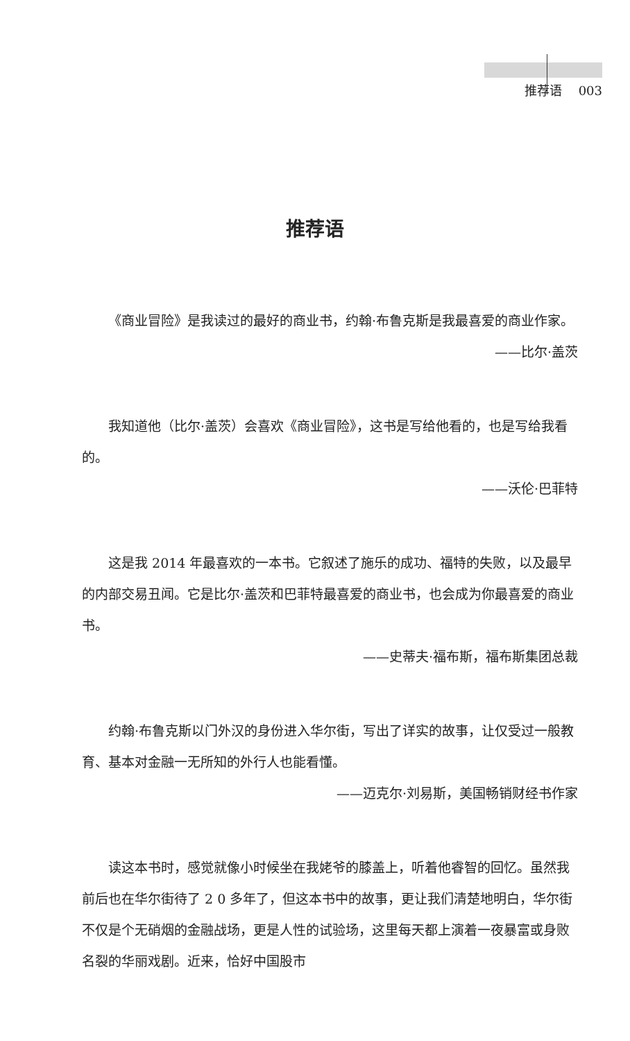推荐语 003
推荐语
《商业冒险》是我读过的最好的商业书，约翰·布鲁克斯是我最喜爱的商业作家。
——比尔·盖茨
我知道他（比尔·盖茨）会喜欢《商业冒险》，这书是写给他看的，也是写给我看的。
——沃伦·巴菲特
这是我 2014 年最喜欢的一本书。它叙述了施乐的成功、福特的失败，以及最早的内部交易丑闻。它是比尔·盖茨和巴菲特最喜爱的商业书，也会成为你最喜爱的商业书。
——史蒂夫·福布斯，福布斯集团总裁
约翰·布鲁克斯以门外汉的身份进入华尔街，写出了详实的故事，让仅受过一般教育、基本对金融一无所知的外行人也能看懂。
——迈克尔·刘易斯，美国畅销财经书作家
读这本书时，感觉就像小时候坐在我姥爷的膝盖上，听着他睿智的回忆。虽然我前后也在华尔街待了 2 0 多年了，但这本书中的故事，更让我们清楚地明白，华尔街不仅是个无硝烟的金融战场，更是人性的试验场，这里每天都上演着一夜暴富或身败名裂的华丽戏剧。近来，恰好中国股市